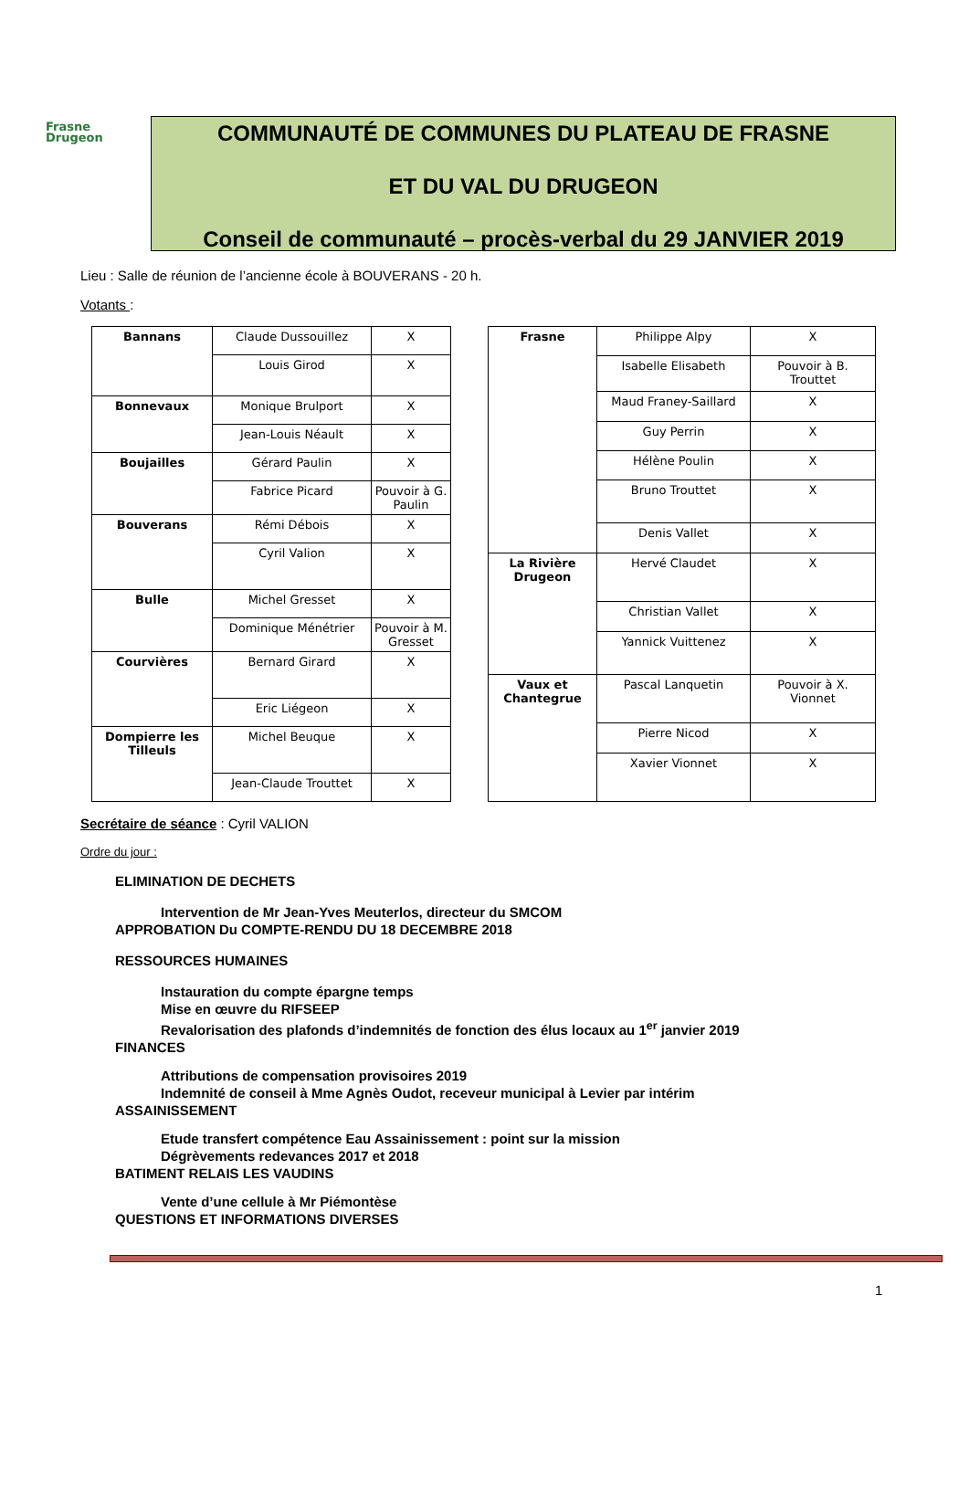Frasne
Drugeon
COMMUNAUTÉ DE COMMUNES DU PLATEAU DE FRASNE
ET DU VAL DU DRUGEON
Conseil de communauté – procès-verbal du 29 JANVIER 2019
Lieu : Salle de réunion de l’ancienne école à BOUVERANS - 20 h.
Votants :
| Bannans | Claude Dussouillez | X |
| | Louis Girod | X |
| Bonnevaux | Monique Brulport | X |
| | Jean-Louis Néault | X |
| Boujailles | Gérard Paulin | X |
| | Fabrice Picard | Pouvoir à G. Paulin |
| Bouverans | Rémi Débois | X |
| | Cyril Valion | X |
| Bulle | Michel Gresset | X |
| | Dominique Ménétrier | Pouvoir à M. Gresset |
| Courvières | Bernard Girard | X |
| | Eric Liégeon | X |
| Dompierre les Tilleuls | Michel Beuque | X |
| | Jean-Claude Trouttet | X |
| Frasne | Philippe Alpy | X |
| | Isabelle Elisabeth | Pouvoir à B. Trouttet |
| | Maud Franey-Saillard | X |
| | Guy Perrin | X |
| | Hélène Poulin | X |
| | Bruno Trouttet | X |
| | Denis Vallet | X |
| La Rivière Drugeon | Hervé Claudet | X |
| | Christian Vallet | X |
| | Yannick Vuittenez | X |
| Vaux et Chantegrue | Pascal Lanquetin | Pouvoir à X. Vionnet |
| | Pierre Nicod | X |
| | Xavier Vionnet | X |
Secrétaire de séance : Cyril VALION
Ordre du jour :
ELIMINATION DE DECHETS
Intervention de Mr Jean-Yves Meuterlos, directeur du SMCOM
APPROBATION Du COMPTE-RENDU DU 18 DECEMBRE 2018
RESSOURCES HUMAINES
Instauration du compte épargne temps
Mise en œuvre du RIFSEEP
Revalorisation des plafonds d’indemnités de fonction des élus locaux au 1<sup>er</sup> janvier 2019
FINANCES
Attributions de compensation provisoires 2019
Indemnité de conseil à Mme Agnès Oudot, receveur municipal à Levier par intérim
ASSAINISSEMENT
Etude transfert compétence Eau Assainissement : point sur la mission
Dégrèvements redevances 2017 et 2018
BATIMENT RELAIS LES VAUDINS
Vente d’une cellule à Mr Piémontèse
QUESTIONS ET INFORMATIONS DIVERSES
1